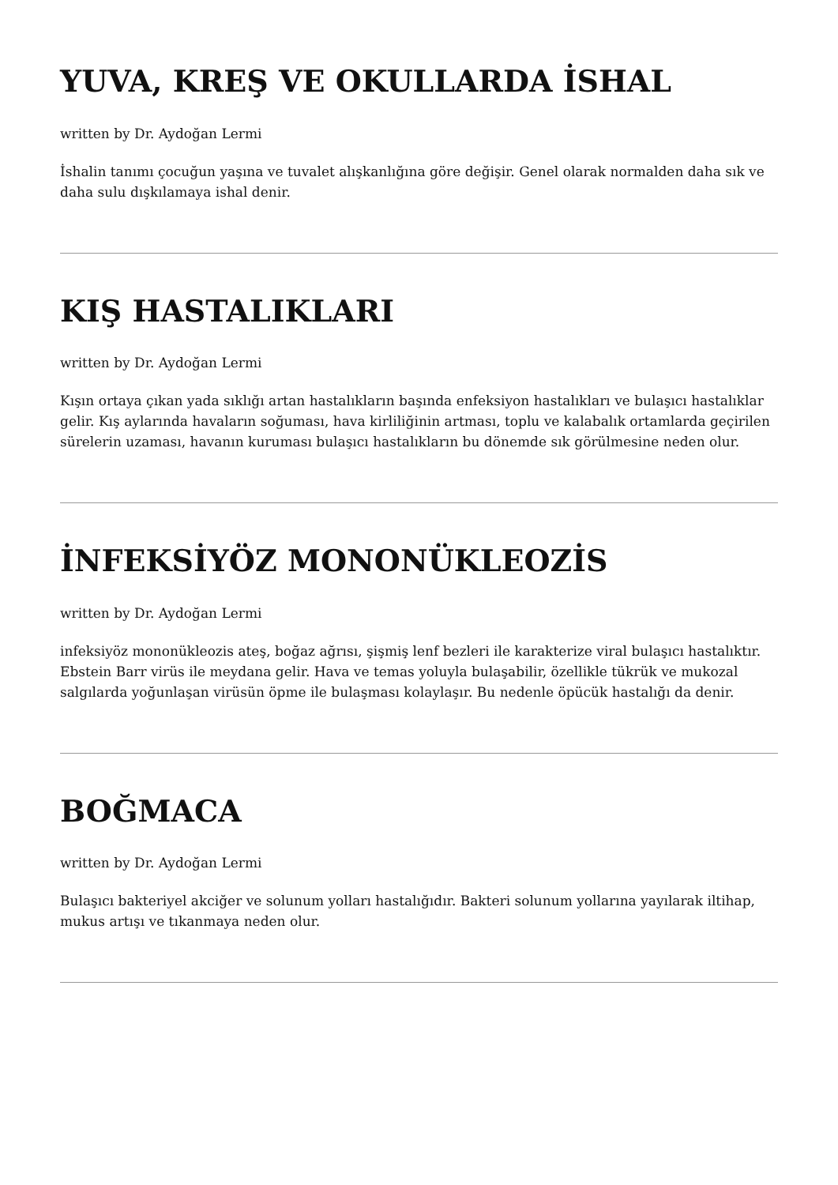YUVA, KREŞ VE OKULLARDA İSHAL
written by Dr. Aydoğan Lermi
İshalin tanımı çocuğun yaşına ve tuvalet alışkanlığına göre değişir. Genel olarak normalden daha sık ve daha sulu dışkılamaya ishal denir.
KIŞ HASTALIKLARI
written by Dr. Aydoğan Lermi
Kışın ortaya çıkan yada sıklığı artan hastalıkların başında enfeksiyon hastalıkları ve bulaşıcı hastalıklar gelir. Kış aylarında havaların soğuması, hava kirliliğinin artması, toplu ve kalabalık ortamlarda geçirilen sürelerin uzaması, havanın kuruması bulaşıcı hastalıkların bu dönemde sık görülmesine neden olur.
İNFEKSİYÖZ MONONÜKLEOZİS
written by Dr. Aydoğan Lermi
infeksiyöz mononükleozis ateş, boğaz ağrısı, şişmiş lenf bezleri ile karakterize viral bulaşıcı hastalıktır. Ebstein Barr virüs ile meydana gelir. Hava ve temas yoluyla bulaşabilir, özellikle tükrük ve mukozal salgılarda yoğunlaşan virüsün öpme ile bulaşması kolaylaşır. Bu nedenle öpücük hastalığı da denir.
BOĞMACA
written by Dr. Aydoğan Lermi
Bulaşıcı bakteriyel akciğer ve solunum yolları hastalığıdır. Bakteri solunum yollarına yayılarak iltihap, mukus artışı ve tıkanmaya neden olur.